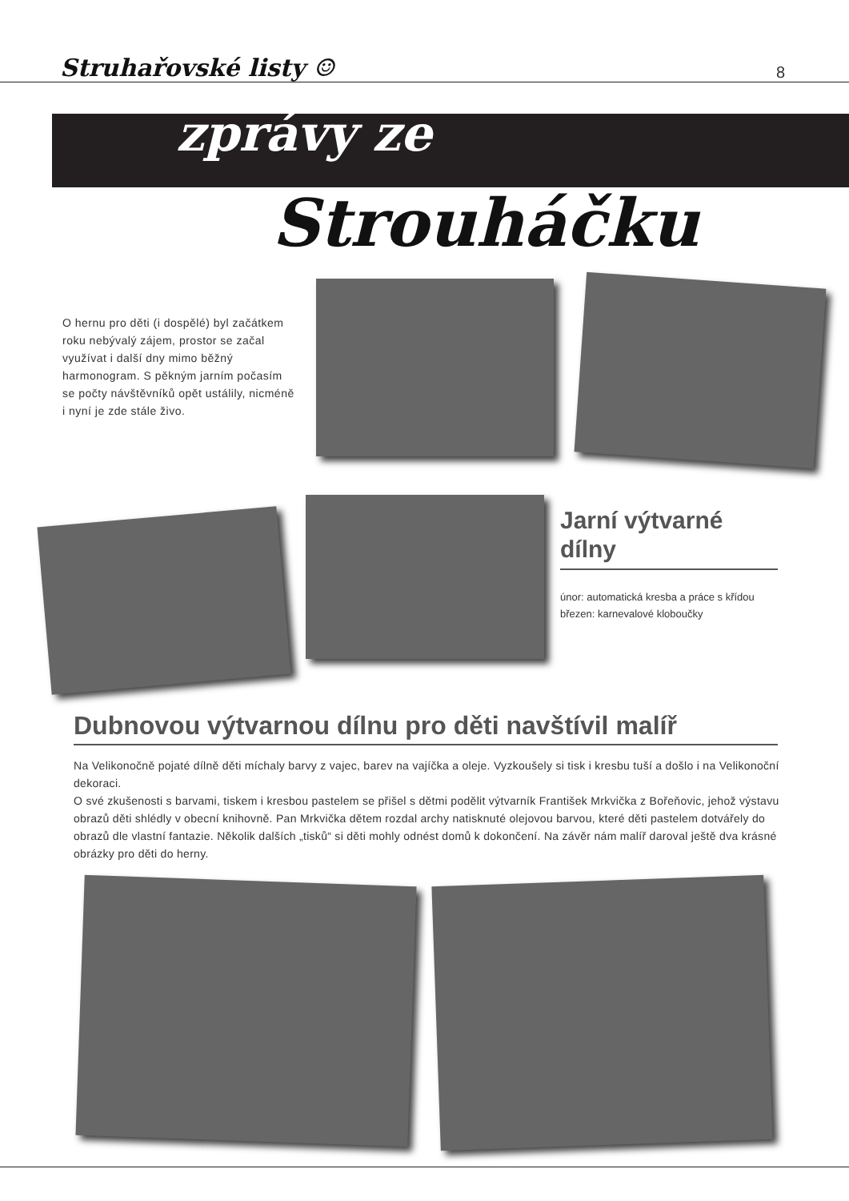Struhařovské listy ☺ 8
zprávy ze
Strouháčku
O hernu pro děti (i dospělé) byl začátkem roku nebývalý zájem, prostor se začal využívat i další dny mimo běžný harmonogram. S pěkným jarním počasím se počty návštěvníků opět ustálily, nicméně i nyní je zde stále živo.
Jarní výtvarné dílny
únor: automatická kresba a práce s křídou
březen: karnevalové kloboučky
Dubnovou výtvarnou dílnu pro děti navštívil malíř
Na Velikonočně pojaté dílně děti míchaly barvy z vajec, barev na vajíčka a oleje. Vyzkoušely si tisk i kresbu tuší a došlo i na Velikonoční dekoraci.
O své zkušenosti s barvami, tiskem i kresbou pastelem se přišel s dětmi podělit výtvarník František Mrkvička z Bořeňovic, jehož výstavu obrazů děti shlédly v obecní knihovně. Pan Mrkvička dětem rozdal archy natisknuté olejovou barvou, které děti pastelem dotvářely do obrazů dle vlastní fantazie. Několik dalších „tisků“ si děti mohly odnést domů k dokončení. Na závěr nám malíř daroval ještě dva krásné obrázky pro děti do herny.